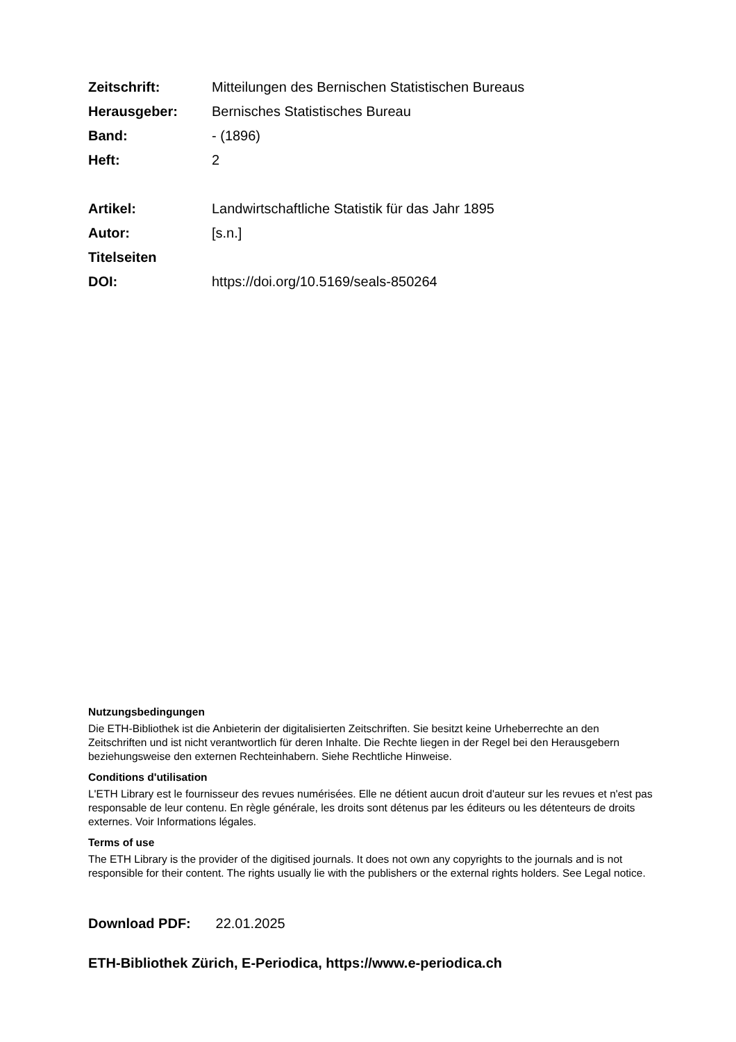Zeitschrift: Mitteilungen des Bernischen Statistischen Bureaus
Herausgeber: Bernisches Statistisches Bureau
Band: - (1896)
Heft: 2
Artikel: Landwirtschaftliche Statistik für das Jahr 1895
Autor: [s.n.]
Titelseiten
DOI: https://doi.org/10.5169/seals-850264
Nutzungsbedingungen
Die ETH-Bibliothek ist die Anbieterin der digitalisierten Zeitschriften. Sie besitzt keine Urheberrechte an den Zeitschriften und ist nicht verantwortlich für deren Inhalte. Die Rechte liegen in der Regel bei den Herausgebern beziehungsweise den externen Rechteinhabern. Siehe Rechtliche Hinweise.
Conditions d'utilisation
L'ETH Library est le fournisseur des revues numérisées. Elle ne détient aucun droit d'auteur sur les revues et n'est pas responsable de leur contenu. En règle générale, les droits sont détenus par les éditeurs ou les détenteurs de droits externes. Voir Informations légales.
Terms of use
The ETH Library is the provider of the digitised journals. It does not own any copyrights to the journals and is not responsible for their content. The rights usually lie with the publishers or the external rights holders. See Legal notice.
Download PDF: 22.01.2025
ETH-Bibliothek Zürich, E-Periodica, https://www.e-periodica.ch